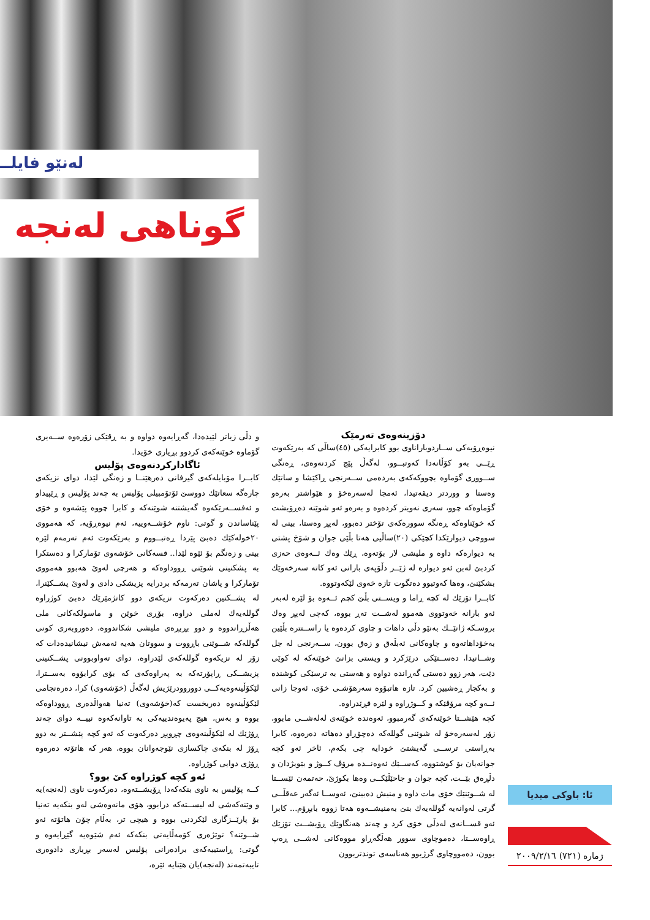لەنێو فایلــ
گوناهی لەنجە
دۆزینەوەی تەرمێک
نیوەڕۆیەکی ســاردوباراناوی بوو کابرایەکی (٤٥)ساڵی کە بەرێکەوت ڕێــی بەو کۆڵانەدا کەوتبــوو، لەگەڵ پێچ کردنەوەی، ڕەنگی ســووری گۆماوە بچووکەکەی بەردەمی ســەرنجی ڕاکێشا و ساتێك وەستا و ووردتر دیقەتیدا، ئەمجا لەسەرەخۆ و هێواشتر بەرەو گۆماوەکە چوو، سەری نەویتر کردەوە و بەرەو ئەو شوێنە دەڕۆیشت کە خوێناوەکە ڕەنگە سوورەکەی تۆختر دەبوو، لەپڕ وەستا، بینی لە سووچی دیوارێکدا کچێکی (٢٠)ساڵیی هەتا بڵێی جوان و شۆخ پشتی بە دیوارەکە داوە و ملیشی لار بۆتەوە، ڕێك وەك ئــەوەی حەزی کردبێ لەبن ئەو دیوارە لە ژێــر دڵۆپەی بارانی ئەو کاتە سەرخەوێك بشکێنێ، وەها کەوتبوو دەتگوت تازە خەوی لێکەوتووە.
کابــرا تۆزێك لە کچە ڕاما و ویســتی بڵێ کچم ئــەوە بۆ لێرە لەبەر ئەو بارانە خەوتووی هەموو لەشــت تەڕ بووە، کەچی لەپڕ وەك بروسـکە ژانێــك بەنێو دڵی داهات و چاوی کردەوە یا راســتترە بڵێین بەخۆداهاتەوە و چاوەکانی ئەبڵەق و زەق بوون، ســەرنجی لە جل وشــانیدا، دەســتێکی درێژکرد و ویستی بزانێ خوێنەکە لە کوێی دێت، هەر زوو دەستی گەڕاندە دواوە و هەستی بە ترسێکی کوشندە و بەکجار ڕەشبین کرد. تازە هاتبۆوە سەرهۆشـی خۆی، ئەوجا زانی ئــەو کچە مرۆڤێکە و کــوژراوە و لێرە فڕێدراوە.
کچە هێشــتا خوێنەکەی گەرمبوو، ئەوەندە خوێنەی لەلەشــی مابوو، زۆر لەسەرەخۆ لە شوێنی گوللەکە دەچۆڕاو دەهاتە دەرەوە، کابرا بەڕاستی ترســی گەیشتێ خودایە چی بکەم، ئاخر ئەو کچە جوانەیان بۆ کوشتووە، کەســێك ئەوەنــدە مرۆڤ کــوژ و بێویژدان و دڵڕەق بێــت، کچە جوان و جاحێڵێکــی وەها بکوژێ، حەتمەن ئێســتا لە شــوێنێك خۆی مات داوە و منیش دەبینێ، ئەوســا ئەگەر عەقڵــی گرتی لەوانەیە گوللەیەك بنێ بەمنیشــەوە هەتا زووە بابڕۆم... کابرا ئەو قســانەی لەدڵی خۆی کرد و چەند هەنگاوێك ڕۆیشــت تۆزێك ڕاوەســتا، دەموچاوی سوور هەڵگەڕاو مووەکانی لەشــی ڕەپ بوون، دەمووچاوی گرژبوو هەناسەی توندتربوون
و دڵی زیاتر لێیدەدا، گەڕایەوە دواوە و بە ڕقێکی زۆرەوە ســەیری گۆماوە خوێنەکەی کردوو بڕیاری خۆیدا.
ئاگادارکردنەوەی پۆلیس
کابــرا مۆبایلەکەی گیرفانی دەرهێنــا و زەنگی لێدا، دوای نزیکەی چارەگە سعاتێك دووسێ ئۆتۆمبیلی پۆلیس بە چەند پۆلیس و ڕێپیداو و ئەفســەرێکەوە گەیشتنە شوێنەکە و کابرا چووە پێشەوە و خۆی پێناساندن و گوتی: ناوم خۆشــەوییە، ئەم نیوەڕۆیە، کە هەمووی ٢٠خولەکێك دەبێ پێردا ڕەتبــووم و بەرێکەوت ئەم تەرمەم لێرە بینی و زەنگم بۆ ئێوە لێدا.. قسەکانی خۆشەوی تۆمارکرا و دەستکرا بە پشکنینی شوێنی ڕووداوەکە و هەرچی لەوێ هەبوو هەمووی تۆمارکرا و پاشان تەرمەکە بردرایە پزیشکی دادی و لەوێ پشــکێنرا، لە پشــکنین دەرکەوت نزیکەی دوو کاتژمێرێك دەبێ کوژراوە گوللەیەك لەملی دراوە، بۆڕی خوێن و ماسولکەکانی ملی هەڵزڕاندووە و دوو بڕبڕەی ملیشی شکاندووە، دەوروبەری کونی گوللەکە شــوێنی باڕووت و سووتان هەیە ئەمەش نیشانیدەدات کە زۆر لە نزیکەوە گوللەکەی لێدراوە، دوای تەواوبوونی پشــکنینی پزیشــکی ڕاپۆرتەکە بە پەراوەکەی کە بۆی کرابۆوە بەســترا، لێکۆڵینەوەیەکــی دووروودرێژیش لەگەڵ (خۆشەوی) کرا، دەرەنجامی لێکۆڵینەوە دەریخست کە(خۆشەوی) تەنیا هەواڵدەری ڕووداوەکە بووە و بەس، هیچ پەیوەندییەکی بە تاوانەکەوە نییــە دوای چەند ڕۆژێك لە لێکۆڵینەوەی چڕوپڕ دەرکەوت کە ئەو کچە پێشــتر بە دوو ڕۆژ لە بنکەی چاکسازی نێوجەوانان بووە، هەر کە هاتۆتە دەرەوە ڕۆژی دوایی کوژراوە.
ئەو کچە کوژراوە کێ بوو؟
کــە پۆلیس بە ناوی بنکەکەدا ڕۆیشــتەوە، دەرکەوت ناوی (لەنجە)یە و وێنەکەشی لە لیســتەکە درابوو، هۆی مانەوەشی لەو بنکەیە تەنیا بۆ پارێــزگاری لێکردنی بووە و هیچی تر، بەڵام چۆن هاتۆتە ئەو شــوێنە؟ توێژەری کۆمەڵایەتی بنکەکە ئەم شێوەیە گێڕایەوە و گوتی: ڕاستییەکەی برادەرانی پۆلیس لەسەر بڕیاری دادوەری تایبەتمەند (لەنجە)یان هێنایە ئێرە،
ئا: باوکی میدیا
ژمارە (٧٢١) ٢٠٠٩/٢/١٦